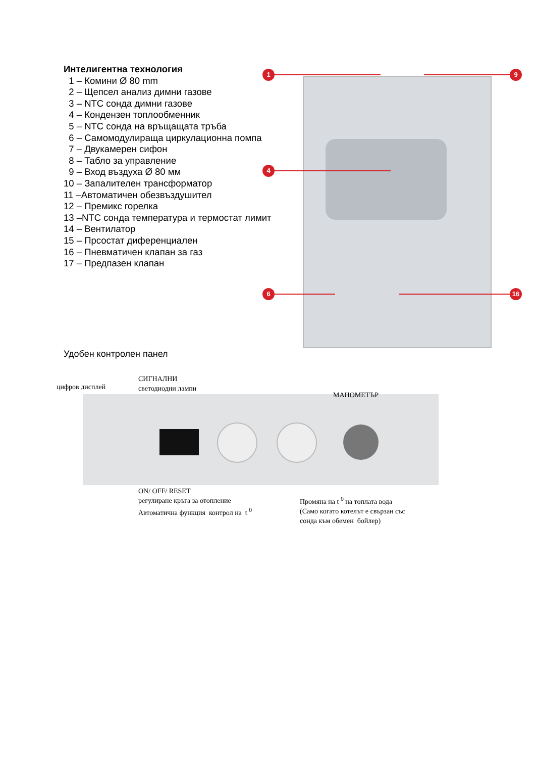Интелигентна технология
1 – Комини Ø 80 mm
2 – Щепсел анализ димни газове
3 – NTC сонда димни газове
4 – Кондензен топлообменник
5 – NTC сонда на връщащата тръба
6 – Самомодулираща циркулационна помпа
7 – Двукамерен сифон
8 – Табло за управление
9 – Вход въздуха Ø 80 мм
10 – Запалителен трансформатор
11 –Автоматичен обезвъздушител
12 – Премикс горелка
13 –NTC сонда температура и термостат лимит
14 – Вентилатор
15 – Прсостат диференциален
16 – Пневматичен клапан за газ
17 – Предпазен клапан
1 9
4
6 16
Удобен контролен панел
цифров дисплей
СИГНАЛНИ
светодиодни лампи
МАНОМЕТЪР
ON/ OFF/ RESET
регулиране кръга за отопление
Автоматична функция контрол на t <sup>0</sup>
Промяна на t <sup>0</sup> на топлата вода
(Само когато котелът е свързан със
сонда към обемен бойлер)